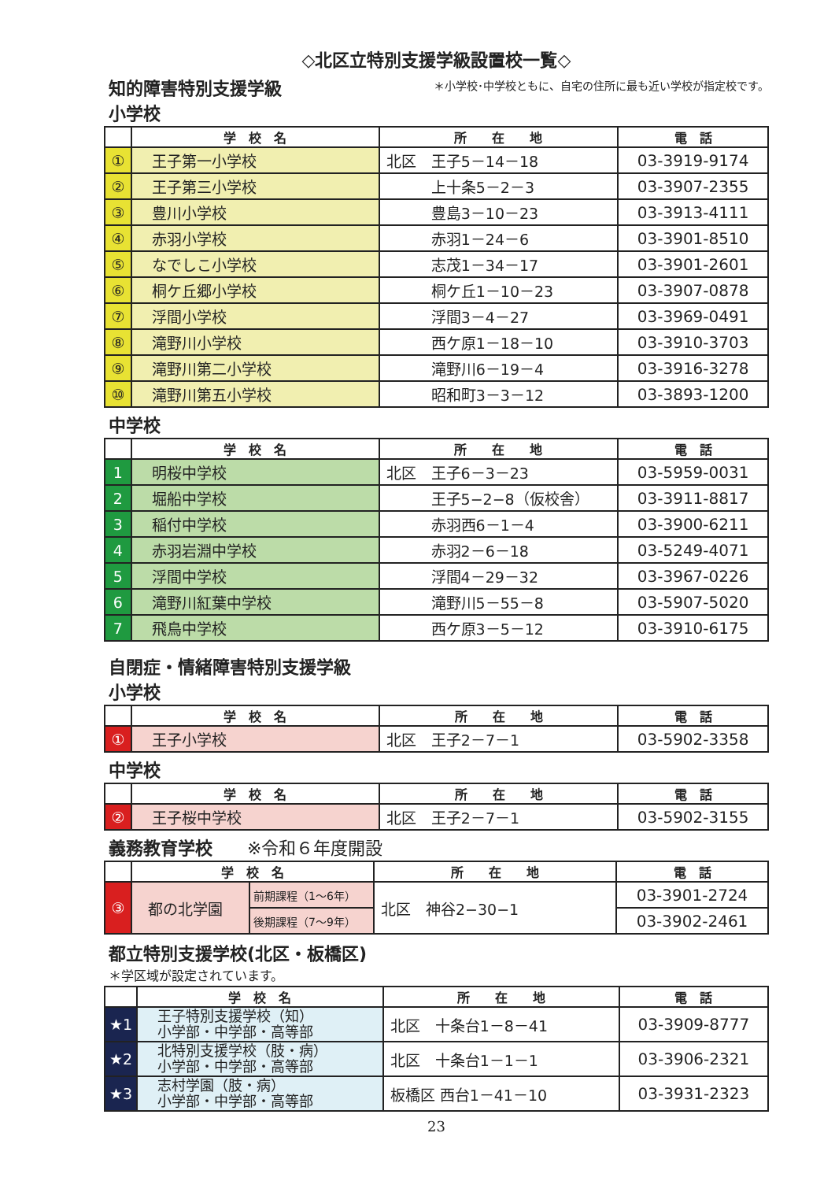◇北区立特別支援学級設置校一覧◇
知的障害特別支援学級
小学校
＊小学校･中学校ともに、自宅の住所に最も近い学校が指定校です。
| | 学 校 名 | 所 在 地 | 電 話 |
| --- | --- | --- | --- |
| ① | 王子第一小学校 | 北区 王子5－14－18 | 03-3919-9174 |
| ② | 王子第三小学校 | 上十条5－2－3 | 03-3907-2355 |
| ③ | 豊川小学校 | 豊島3－10－23 | 03-3913-4111 |
| ④ | 赤羽小学校 | 赤羽1－24－6 | 03-3901-8510 |
| ⑤ | なでしこ小学校 | 志茂1－34－17 | 03-3901-2601 |
| ⑥ | 桐ケ丘郷小学校 | 桐ケ丘1－10－23 | 03-3907-0878 |
| ⑦ | 浮間小学校 | 浮間3－4－27 | 03-3969-0491 |
| ⑧ | 滝野川小学校 | 西ケ原1－18－10 | 03-3910-3703 |
| ⑨ | 滝野川第二小学校 | 滝野川6－19－4 | 03-3916-3278 |
| ⑩ | 滝野川第五小学校 | 昭和町3－3－12 | 03-3893-1200 |
中学校
| | 学 校 名 | 所 在 地 | 電 話 |
| --- | --- | --- | --- |
| 1 | 明桜中学校 | 北区 王子6－3－23 | 03-5959-0031 |
| 2 | 堀船中学校 | 王子5−2−8（仮校舎） | 03-3911-8817 |
| 3 | 稲付中学校 | 赤羽西6－1－4 | 03-3900-6211 |
| 4 | 赤羽岩淵中学校 | 赤羽2－6－18 | 03-5249-4071 |
| 5 | 浮間中学校 | 浮間4－29－32 | 03-3967-0226 |
| 6 | 滝野川紅葉中学校 | 滝野川5－55－8 | 03-5907-5020 |
| 7 | 飛鳥中学校 | 西ケ原3－5－12 | 03-3910-6175 |
自閉症・情緒障害特別支援学級
小学校
| | 学 校 名 | 所 在 地 | 電 話 |
| --- | --- | --- | --- |
| ① | 王子小学校 | 北区 王子2－7－1 | 03-5902-3358 |
中学校
| | 学 校 名 | 所 在 地 | 電 話 |
| --- | --- | --- | --- |
| ② | 王子桜中学校 | 北区 王子2－7－1 | 03-5902-3155 |
義務教育学校　　※令和６年度開設
| | 学 校 名 | | 所 在 地 | 電 話 |
| --- | --- | --- | --- | --- |
| ③ | 都の北学園 | 前期課程（1～6年） | 北区 神谷2−30−1 | 03-3901-2724 |
| | | 後期課程（7～9年） | | 03-3902-2461 |
都立特別支援学校(北区・板橋区)
＊学区域が設定されています。
| | 学 校 名 | 所 在 地 | 電 話 |
| --- | --- | --- | --- |
| ★1 | 王子特別支援学校（知） 小学部・中学部・高等部 | 北区 十条台1－8－41 | 03-3909-8777 |
| ★2 | 北特別支援学校（肢・病） 小学部・中学部・高等部 | 北区 十条台1－1－1 | 03-3906-2321 |
| ★3 | 志村学園（肢・病） 小学部・中学部・高等部 | 板橋区 西台1－41－10 | 03-3931-2323 |
23